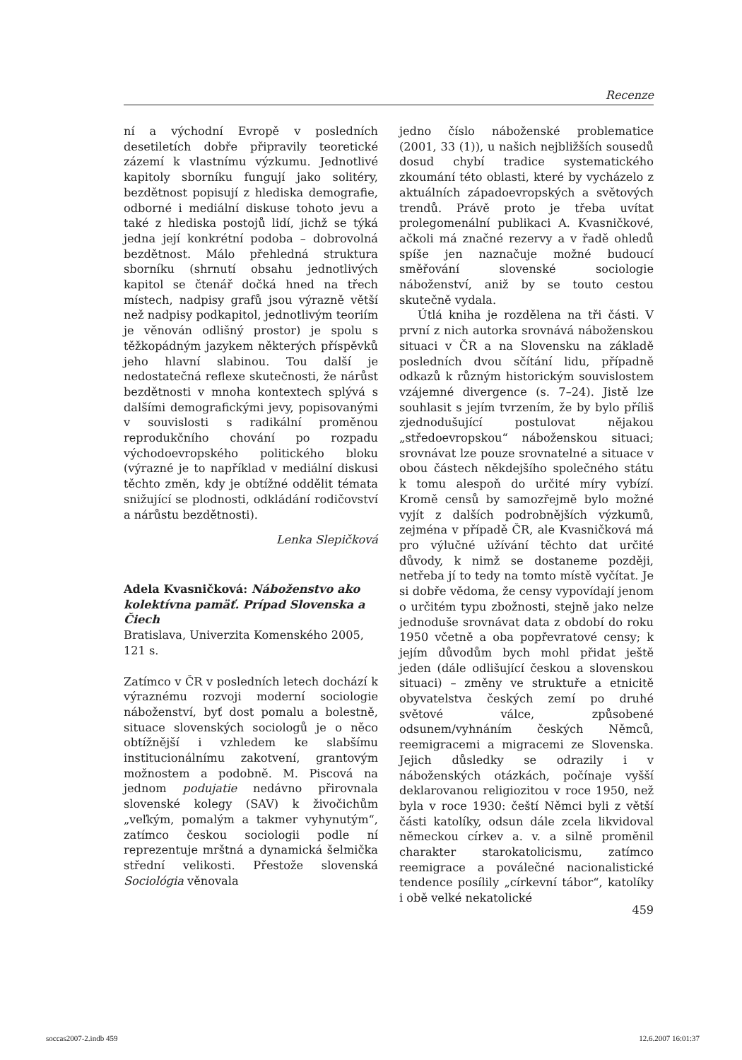Recenze
ní a východní Evropě v posledních desetiletích dobře připravily teoretické zázemí k vlastnímu výzkumu. Jednotlivé kapitoly sborníku fungují jako solitéry, bezdětnost popisují z hlediska demografie, odborné i mediální diskuse tohoto jevu a také z hlediska postojů lidí, jichž se týká jedna její konkrétní podoba – dobrovolná bezdětnost. Málo přehledná struktura sborníku (shrnutí obsahu jednotlivých kapitol se čtenář dočká hned na třech místech, nadpisy grafů jsou výrazně větší než nadpisy podkapitol, jednotlivým teoriím je věnován odlišný prostor) je spolu s těžkopádným jazykem některých příspěvků jeho hlavní slabinou. Tou další je nedostatečná reflexe skutečnosti, že nárůst bezdětnosti v mnoha kontextech splývá s dalšími demografickými jevy, popisovanými v souvislosti s radikální proměnou reprodukčního chování po rozpadu východoevropského politického bloku (výrazné je to například v mediální diskusi těchto změn, kdy je obtížné oddělit témata snižující se plodnosti, odkládání rodičovství a nárůstu bezdětnosti).
Lenka Slepičková
Adela Kvasničková: Náboženstvo ako kolektívna pamäť. Prípad Slovenska a Čiech
Bratislava, Univerzita Komenského 2005, 121 s.
Zatímco v ČR v posledních letech dochází k výraznému rozvoji moderní sociologie náboženství, byť dost pomalu a bolestně, situace slovenských sociologů je o něco obtížnější i vzhledem ke slabšímu institucionálnímu zakotvení, grantovým možnostem a podobně. M. Piscová na jednom podujatie nedávno přirovnala slovenské kolegy (SAV) k živočichům „veľkým, pomalým a takmer vyhynutým“, zatímco českou sociologii podle ní reprezentuje mrštná a dynamická šelmička střední velikosti. Přestože slovenská Sociológia věnovala
jedno číslo náboženské problematice (2001, 33 (1)), u našich nejbližších sousedů dosud chybí tradice systematického zkoumání této oblasti, které by vycházelo z aktuálních západoevropských a světových trendů. Právě proto je třeba uvítat prolegomenální publikaci A. Kvasničkové, ačkoli má značné rezervy a v řadě ohledů spíše jen naznačuje možné budoucí směřování slovenské sociologie náboženství, aniž by se touto cestou skutečně vydala.
Útlá kniha je rozdělena na tři části. V první z nich autorka srovnává náboženskou situaci v ČR a na Slovensku na základě posledních dvou sčítání lidu, případně odkazů k různým historickým souvislostem vzájemné divergence (s. 7–24). Jistě lze souhlasit s jejím tvrzením, že by bylo příliš zjednodušující postulovat nějakou „středoevropskou“ náboženskou situaci; srovnávat lze pouze srovnatelné a situace v obou částech někdejšího společného státu k tomu alespoň do určité míry vybízí. Kromě censů by samozřejmě bylo možné vyjít z dalších podrobnějších výzkumů, zejména v případě ČR, ale Kvasničková má pro výlučné užívání těchto dat určité důvody, k nimž se dostaneme později, netřeba jí to tedy na tomto místě vyčítat. Je si dobře vědoma, že censy vypovídají jenom o určitém typu zbožnosti, stejně jako nelze jednoduše srovnávat data z období do roku 1950 včetně a oba popřevratové censy; k jejím důvodům bych mohl přidat ještě jeden (dále odlišující českou a slovenskou situaci) – změny ve struktuře a etnicitě obyvatelstva českých zemí po druhé světové válce, způsobené odsunem/vyhnáním českých Němců, reemigracemi a migracemi ze Slovenska. Jejich důsledky se odrazily i v náboženských otázkách, počínaje vyšší deklarovanou religiozitou v roce 1950, než byla v roce 1930: čeští Němci byli z větší části katolíky, odsun dále zcela likvidoval německou církev a. v. a silně proměnil charakter starokatolicismu, zatímco reemigrace a poválečné nacionalistické tendence posílily „církevní tábor“, katolíky i obě velké nekatolické
459
soccas2007-2.indb 459 12.6.2007 16:01:37